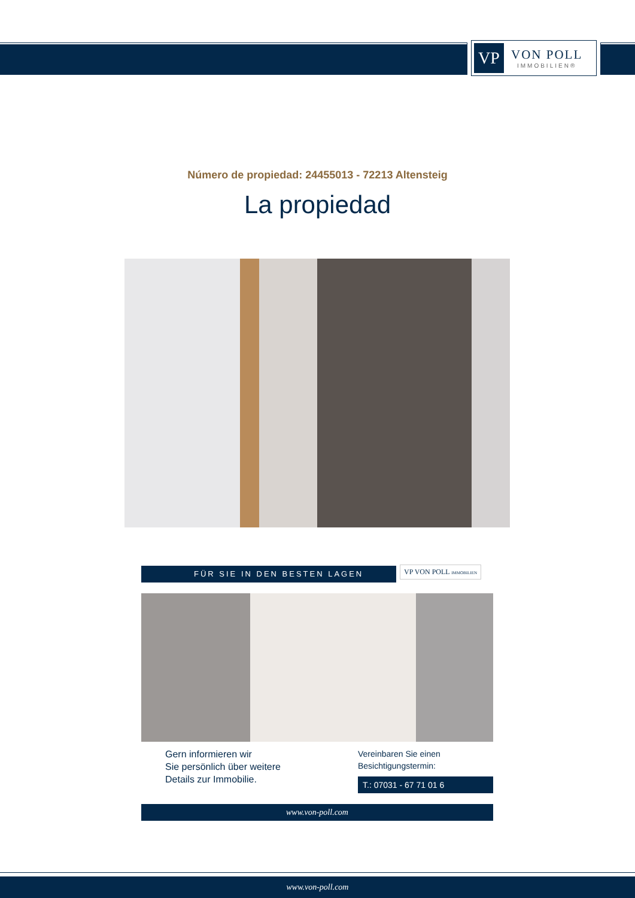VP
VON POLL
IMMOBILIEN®
Número de propiedad: 24455013 - 72213 Altensteig
La propiedad
FÜR SIE IN DEN BESTEN LAGEN
VP VON POLL IMMOBILIEN
Gern informieren wir
Sie persönlich über weitere
Details zur Immobilie.
Vereinbaren Sie einen
Besichtigungstermin:
T.: 07031 - 67 71 01 6
www.von-poll.com
www.von-poll.com